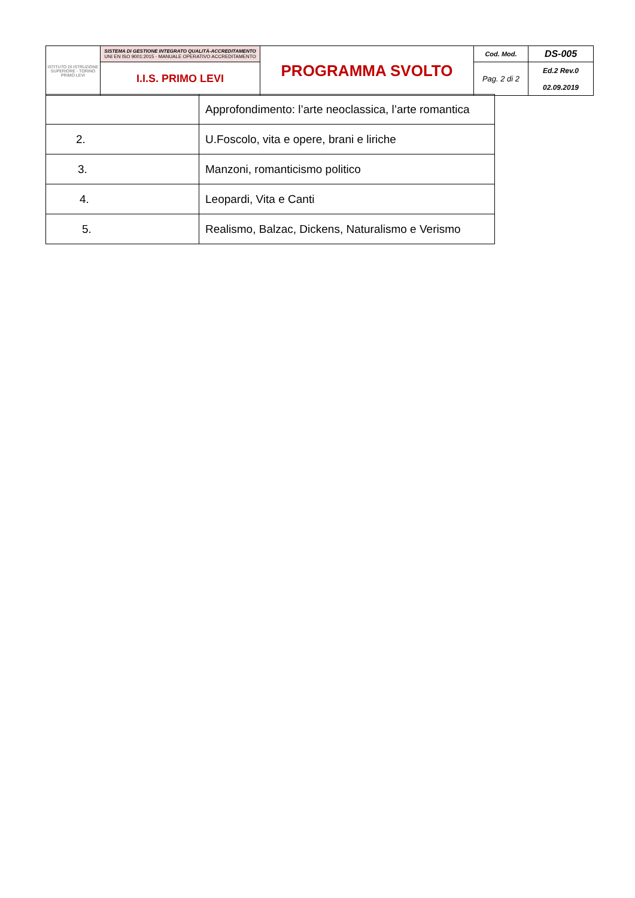| ISTITUTO DI ISTRUZIONE SUPERIORE - TORINO PRIMO LEVI | SISTEMA DI GESTIONE INTEGRATO QUALITÀ-ACCREDITAMENTO UNI EN ISO 9001:2015 - MANUALE OPERATIVO ACCREDITAMENTO | PROGRAMMA SVOLTO | Cod. Mod. | DS-005 |
| | I.I.S. PRIMO LEVI | | Pag. 2 di 2 | Ed.2 Rev.0 02.09.2019 |
| | Approfondimento: l’arte neoclassica, l’arte romantica |
| 2. | U.Foscolo, vita e opere, brani e liriche |
| 3. | Manzoni, romanticismo politico |
| 4. | Leopardi, Vita e Canti |
| 5. | Realismo, Balzac, Dickens, Naturalismo e Verismo |